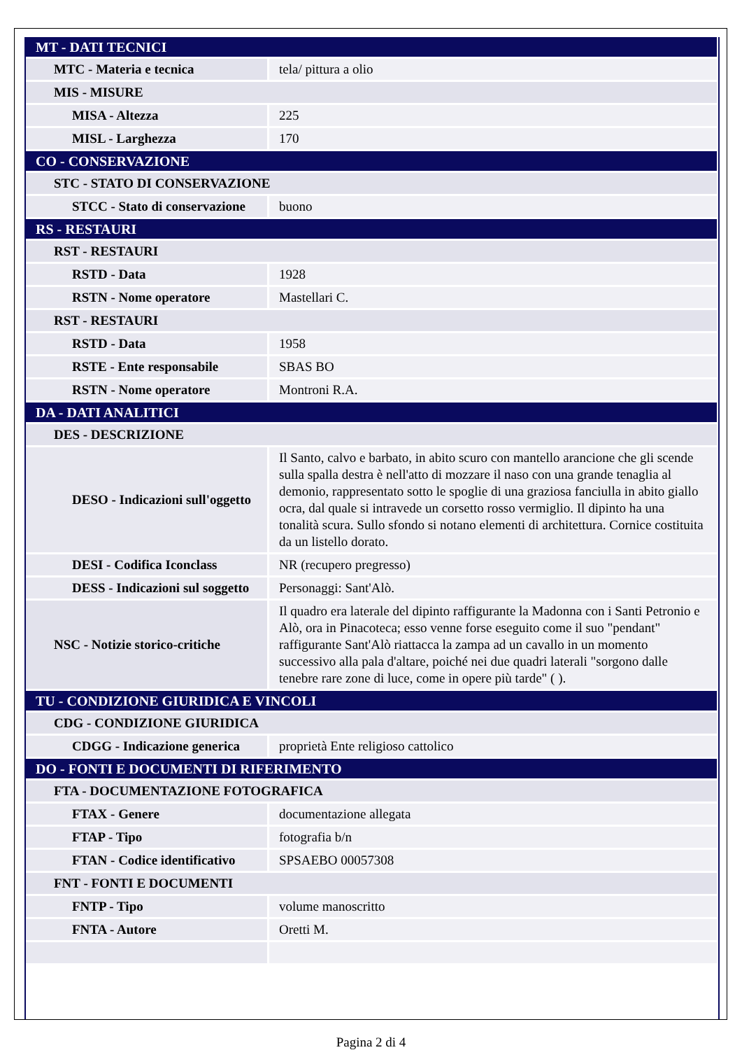| MT - DATI TECNICI | |
| MTC - Materia e tecnica | tela/ pittura a olio |
| MIS - MISURE | |
| MISA - Altezza | 225 |
| MISL - Larghezza | 170 |
| CO - CONSERVAZIONE | |
| STC - STATO DI CONSERVAZIONE | |
| STCC - Stato di conservazione | buono |
| RS - RESTAURI | |
| RST - RESTAURI | |
| RSTD - Data | 1928 |
| RSTN - Nome operatore | Mastellari C. |
| RST - RESTAURI | |
| RSTD - Data | 1958 |
| RSTE - Ente responsabile | SBAS BO |
| RSTN - Nome operatore | Montroni R.A. |
| DA - DATI ANALITICI | |
| DES - DESCRIZIONE | |
| DESO - Indicazioni sull'oggetto | Il Santo, calvo e barbato, in abito scuro con mantello arancione che gli scende sulla spalla destra è nell'atto di mozzare il naso con una grande tenaglia al demonio, rappresentato sotto le spoglie di una graziosa fanciulla in abito giallo ocra, dal quale si intravede un corsetto rosso vermiglio. Il dipinto ha una tonalità scura. Sullo sfondo si notano elementi di architettura. Cornice costituita da un listello dorato. |
| DESI - Codifica Iconclass | NR (recupero pregresso) |
| DESS - Indicazioni sul soggetto | Personaggi: Sant'Alò. |
| NSC - Notizie storico-critiche | Il quadro era laterale del dipinto raffigurante la Madonna con i Santi Petronio e Alò, ora in Pinacoteca; esso venne forse eseguito come il suo "pendant" raffigurante Sant'Alò riattacca la zampa ad un cavallo in un momento successivo alla pala d'altare, poiché nei due quadri laterali "sorgono dalle tenebre rare zone di luce, come in opere più tarde" ( ). |
| TU - CONDIZIONE GIURIDICA E VINCOLI | |
| CDG - CONDIZIONE GIURIDICA | |
| CDGG - Indicazione generica | proprietà Ente religioso cattolico |
| DO - FONTI E DOCUMENTI DI RIFERIMENTO | |
| FTA - DOCUMENTAZIONE FOTOGRAFICA | |
| FTAX - Genere | documentazione allegata |
| FTAP - Tipo | fotografia b/n |
| FTAN - Codice identificativo | SPSAEBO 00057308 |
| FNT - FONTI E DOCUMENTI | |
| FNTP - Tipo | volume manoscritto |
| FNTA - Autore | Oretti M. |
Pagina 2 di 4